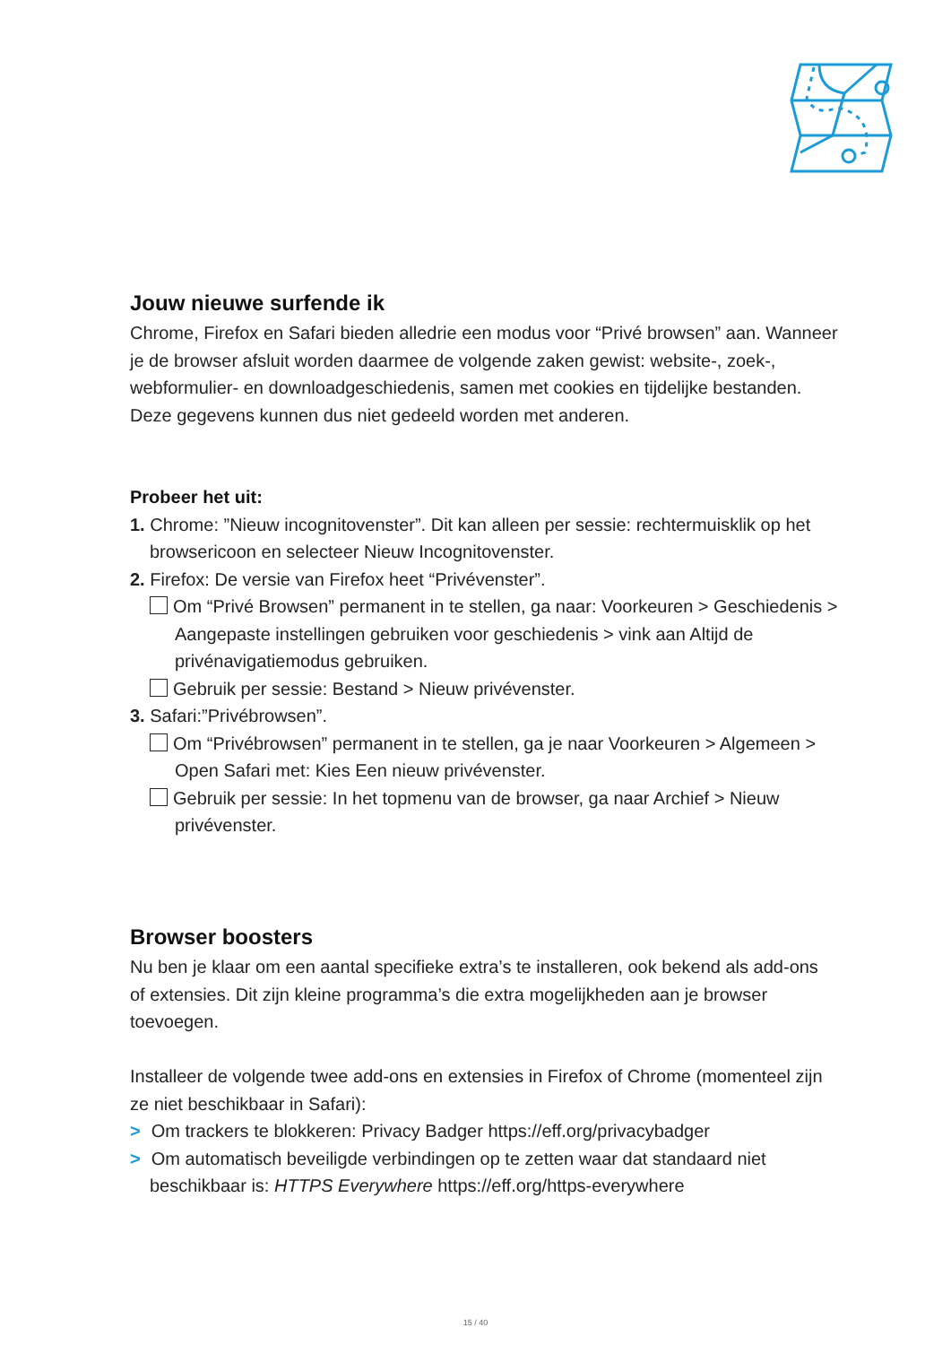Jouw nieuwe surfende ik
Chrome, Firefox en Safari bieden alledrie een modus voor “Privé browsen” aan. Wanneer je de browser afsluit worden daarmee de volgende zaken gewist: website-, zoek-, webformulier- en downloadgeschiedenis, samen met cookies en tijdelijke bestanden. Deze gegevens kunnen dus niet gedeeld worden met anderen.
Probeer het uit:
1. Chrome: ”Nieuw incognitovenster”. Dit kan alleen per sessie: rechtermuisklik op het browsericoon en selecteer Nieuw Incognitovenster.
2. Firefox: De versie van Firefox heet “Privévenster”.
Om “Privé Browsen” permanent in te stellen, ga naar: Voorkeuren > Geschiedenis > Aangepaste instellingen gebruiken voor geschiedenis > vink aan Altijd de privénavigatiemodus gebruiken.
Gebruik per sessie: Bestand > Nieuw privévenster.
3. Safari:”Privébrowsen”.
Om “Privébrowsen” permanent in te stellen, ga je naar Voorkeuren > Algemeen > Open Safari met: Kies Een nieuw privévenster.
Gebruik per sessie: In het topmenu van de browser, ga naar Archief > Nieuw privévenster.
Browser boosters
Nu ben je klaar om een aantal specifieke extra’s te installeren, ook bekend als add-ons of extensies. Dit zijn kleine programma’s die extra mogelijkheden aan je browser toevoegen.
Installeer de volgende twee add-ons en extensies in Firefox of Chrome (momenteel zijn ze niet beschikbaar in Safari):
> Om trackers te blokkeren: Privacy Badger https://eff.org/privacybadger
> Om automatisch beveiligde verbindingen op te zetten waar dat standaard niet beschikbaar is: HTTPS Everywhere https://eff.org/https-everywhere
15 / 40